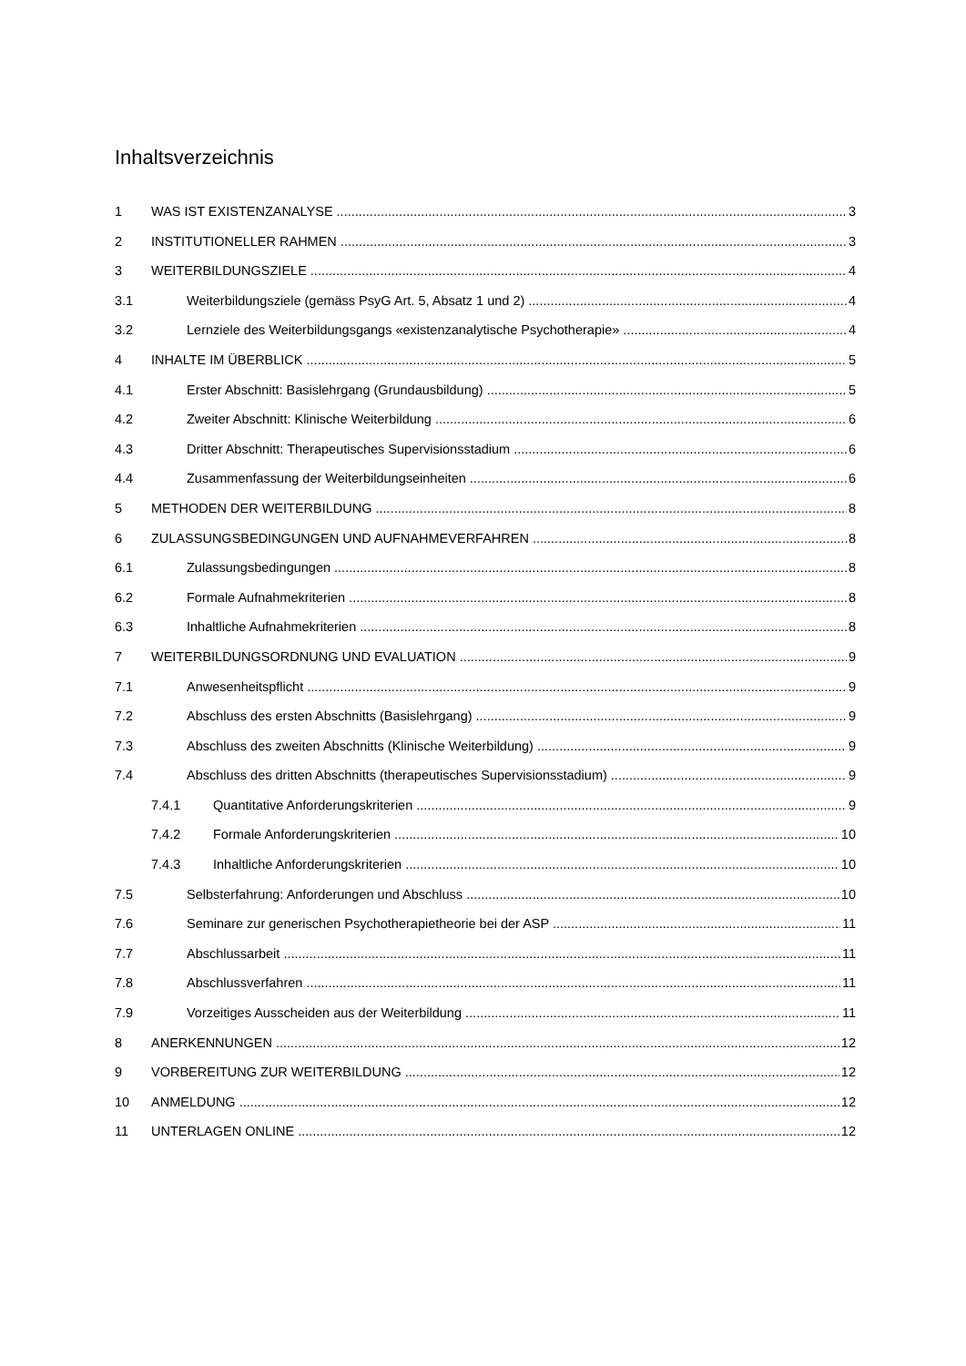Inhaltsverzeichnis
1 WAS IST EXISTENZANALYSE 3
2 INSTITUTIONELLER RAHMEN 3
3 WEITERBILDUNGSZIELE 4
3.1 Weiterbildungsziele (gemäss PsyG Art. 5, Absatz 1 und 2) 4
3.2 Lernziele des Weiterbildungsgangs «existenzanalytische Psychotherapie» 4
4 INHALTE IM ÜBERBLICK 5
4.1 Erster Abschnitt: Basislehrgang (Grundausbildung) 5
4.2 Zweiter Abschnitt: Klinische Weiterbildung 6
4.3 Dritter Abschnitt: Therapeutisches Supervisionsstadium 6
4.4 Zusammenfassung der Weiterbildungseinheiten 6
5 METHODEN DER WEITERBILDUNG 8
6 ZULASSUNGSBEDINGUNGEN UND AUFNAHMEVERFAHREN 8
6.1 Zulassungsbedingungen 8
6.2 Formale Aufnahmekriterien 8
6.3 Inhaltliche Aufnahmekriterien 8
7 WEITERBILDUNGSORDNUNG UND EVALUATION 9
7.1 Anwesenheitspflicht 9
7.2 Abschluss des ersten Abschnitts (Basislehrgang) 9
7.3 Abschluss des zweiten Abschnitts (Klinische Weiterbildung) 9
7.4 Abschluss des dritten Abschnitts (therapeutisches Supervisionsstadium) 9
7.4.1 Quantitative Anforderungskriterien 9
7.4.2 Formale Anforderungskriterien 10
7.4.3 Inhaltliche Anforderungskriterien 10
7.5 Selbsterfahrung: Anforderungen und Abschluss 10
7.6 Seminare zur generischen Psychotherapietheorie bei der ASP 11
7.7 Abschlussarbeit 11
7.8 Abschlussverfahren 11
7.9 Vorzeitiges Ausscheiden aus der Weiterbildung 11
8 ANERKENNUNGEN 12
9 VORBEREITUNG ZUR WEITERBILDUNG 12
10 ANMELDUNG 12
11 UNTERLAGEN ONLINE 12